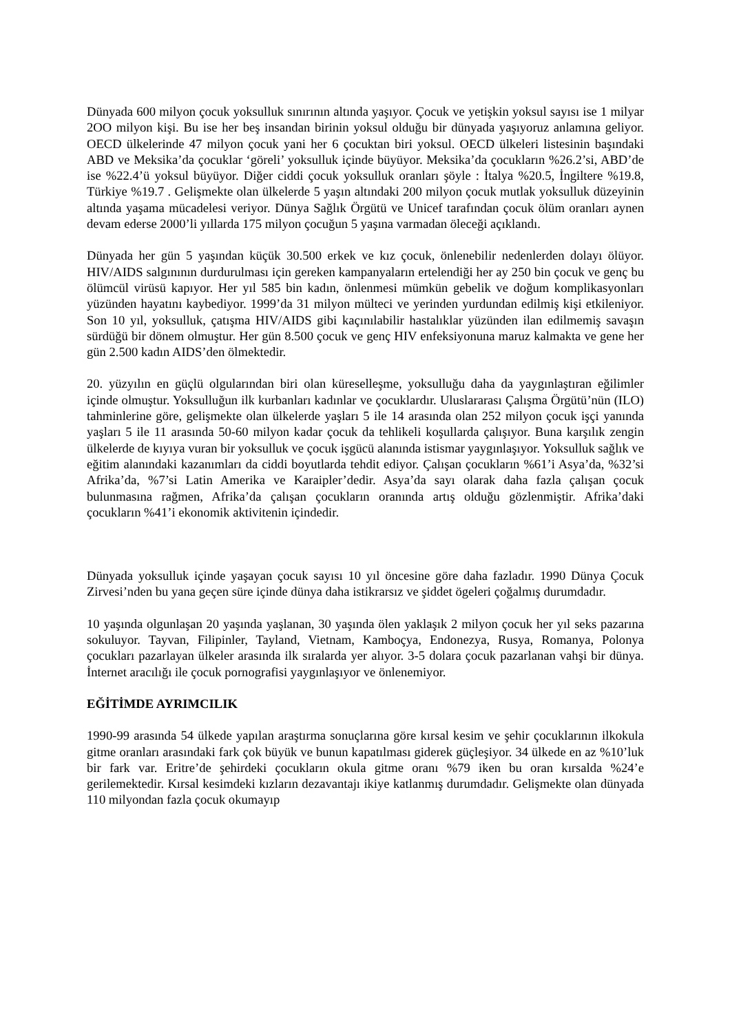Dünyada 600 milyon çocuk yoksulluk sınırının altında yaşıyor. Çocuk ve yetişkin yoksul sayısı ise 1 milyar 2OO milyon kişi. Bu ise her beş insandan birinin yoksul olduğu bir dünyada yaşıyoruz anlamına geliyor. OECD ülkelerinde 47 milyon çocuk yani her 6 çocuktan biri yoksul. OECD ülkeleri listesinin başındaki ABD ve Meksika’da çocuklar ‘göreli’ yoksulluk içinde büyüyor. Meksika’da çocukların %26.2’si, ABD’de ise %22.4’ü yoksul büyüyor. Diğer ciddi çocuk yoksulluk oranları şöyle : İtalya %20.5, İngiltere %19.8, Türkiye %19.7 . Gelişmekte olan ülkelerde 5 yaşın altındaki 200 milyon çocuk mutlak yoksulluk düzeyinin altında yaşama mücadelesi veriyor. Dünya Sağlık Örgütü ve Unicef tarafından çocuk ölüm oranları aynen devam ederse 2000’li yıllarda 175 milyon çocuğun 5 yaşına varmadan öleceği açıklandı.
Dünyada her gün 5 yaşından küçük 30.500 erkek ve kız çocuk, önlenebilir nedenlerden dolayı ölüyor. HIV/AIDS salgınının durdurulması için gereken kampanyaların ertelendiği her ay 250 bin çocuk ve genç bu ölümcül virüsü kapıyor. Her yıl 585 bin kadın, önlenmesi mümkün gebelik ve doğum komplikasyonları yüzünden hayatını kaybediyor. 1999’da 31 milyon mülteci ve yerinden yurdundan edilmiş kişi etkileniyor. Son 10 yıl, yoksulluk, çatışma HIV/AIDS gibi kaçınılabilir hastalıklar yüzünden ilan edilmemiş savaşın sürdüğü bir dönem olmuştur. Her gün 8.500 çocuk ve genç HIV enfeksiyonuna maruz kalmakta ve gene her gün 2.500 kadın AIDS’den ölmektedir.
20. yüzyılın en güçlü olgularından biri olan küreselleşme, yoksulluğu daha da yaygınlaştıran eğilimler içinde olmuştur. Yoksulluğun ilk kurbanları kadınlar ve çocuklardır. Uluslararası Çalışma Örgütü’nün (ILO) tahminlerine göre, gelişmekte olan ülkelerde yaşları 5 ile 14 arasında olan 252 milyon çocuk işçi yanında yaşları 5 ile 11 arasında 50-60 milyon kadar çocuk da tehlikeli koşullarda çalışıyor. Buna karşılık zengin ülkelerde de kıyıya vuran bir yoksulluk ve çocuk işgücü alanında istismar yaygınlaşıyor. Yoksulluk sağlık ve eğitim alanındaki kazanımları da ciddi boyutlarda tehdit ediyor. Çalışan çocukların %61’i Asya’da, %32’si Afrika’da, %7’si Latin Amerika ve Karaipler’dedir. Asya’da sayı olarak daha fazla çalışan çocuk bulunmasına rağmen, Afrika’da çalışan çocukların oranında artış olduğu gözlenmiştir. Afrika’daki çocukların %41’i ekonomik aktivitenin içindedir.
Dünyada yoksulluk içinde yaşayan çocuk sayısı 10 yıl öncesine göre daha fazladır. 1990 Dünya Çocuk Zirvesi’nden bu yana geçen süre içinde dünya daha istikrarsız ve şiddet ögeleri çoğalmış durumdadır.
10 yaşında olgunlaşan 20 yaşında yaşlanan, 30 yaşında ölen yaklaşık 2 milyon çocuk her yıl seks pazarına sokuluyor. Tayvan, Filipinler, Tayland, Vietnam, Kamboçya, Endonezya, Rusya, Romanya, Polonya çocukları pazarlayan ülkeler arasında ilk sıralarda yer alıyor. 3-5 dolara çocuk pazarlanan vahşi bir dünya. İnternet aracılığı ile çocuk pornografisi yaygınlaşıyor ve önlenemiyor.
EĞİTİMDE AYRIMCILIK
1990-99 arasında 54 ülkede yapılan araştırma sonuçlarına göre kırsal kesim ve şehir çocuklarının ilkokula gitme oranları arasındaki fark çok büyük ve bunun kapatılması giderek güçleşiyor. 34 ülkede en az %10’luk bir fark var. Eritre’de şehirdeki çocukların okula gitme oranı %79 iken bu oran kırsalda %24’e gerilemektedir. Kırsal kesimdeki kızların dezavantajı ikiye katlanmış durumdadır. Gelişmekte olan dünyada 110 milyondan fazla çocuk okumayıp